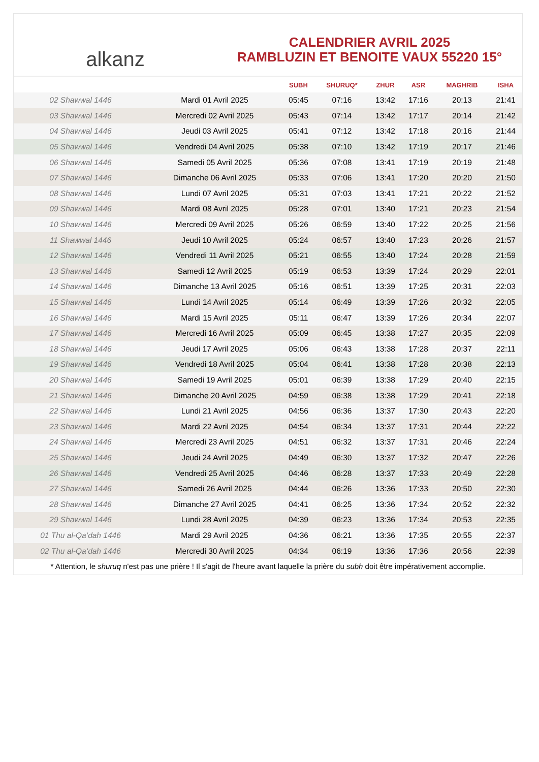alkanz
CALENDRIER AVRIL 2025
RAMBLUZIN ET BENOITE VAUX 55220 15°
| | | SUBH | SHURUQ* | ZHUR | ASR | MAGHRIB | ISHA |
| --- | --- | --- | --- | --- | --- | --- | --- |
| 02 Shawwal 1446 | Mardi 01 Avril 2025 | 05:45 | 07:16 | 13:42 | 17:16 | 20:13 | 21:41 |
| 03 Shawwal 1446 | Mercredi 02 Avril 2025 | 05:43 | 07:14 | 13:42 | 17:17 | 20:14 | 21:42 |
| 04 Shawwal 1446 | Jeudi 03 Avril 2025 | 05:41 | 07:12 | 13:42 | 17:18 | 20:16 | 21:44 |
| 05 Shawwal 1446 | Vendredi 04 Avril 2025 | 05:38 | 07:10 | 13:42 | 17:19 | 20:17 | 21:46 |
| 06 Shawwal 1446 | Samedi 05 Avril 2025 | 05:36 | 07:08 | 13:41 | 17:19 | 20:19 | 21:48 |
| 07 Shawwal 1446 | Dimanche 06 Avril 2025 | 05:33 | 07:06 | 13:41 | 17:20 | 20:20 | 21:50 |
| 08 Shawwal 1446 | Lundi 07 Avril 2025 | 05:31 | 07:03 | 13:41 | 17:21 | 20:22 | 21:52 |
| 09 Shawwal 1446 | Mardi 08 Avril 2025 | 05:28 | 07:01 | 13:40 | 17:21 | 20:23 | 21:54 |
| 10 Shawwal 1446 | Mercredi 09 Avril 2025 | 05:26 | 06:59 | 13:40 | 17:22 | 20:25 | 21:56 |
| 11 Shawwal 1446 | Jeudi 10 Avril 2025 | 05:24 | 06:57 | 13:40 | 17:23 | 20:26 | 21:57 |
| 12 Shawwal 1446 | Vendredi 11 Avril 2025 | 05:21 | 06:55 | 13:40 | 17:24 | 20:28 | 21:59 |
| 13 Shawwal 1446 | Samedi 12 Avril 2025 | 05:19 | 06:53 | 13:39 | 17:24 | 20:29 | 22:01 |
| 14 Shawwal 1446 | Dimanche 13 Avril 2025 | 05:16 | 06:51 | 13:39 | 17:25 | 20:31 | 22:03 |
| 15 Shawwal 1446 | Lundi 14 Avril 2025 | 05:14 | 06:49 | 13:39 | 17:26 | 20:32 | 22:05 |
| 16 Shawwal 1446 | Mardi 15 Avril 2025 | 05:11 | 06:47 | 13:39 | 17:26 | 20:34 | 22:07 |
| 17 Shawwal 1446 | Mercredi 16 Avril 2025 | 05:09 | 06:45 | 13:38 | 17:27 | 20:35 | 22:09 |
| 18 Shawwal 1446 | Jeudi 17 Avril 2025 | 05:06 | 06:43 | 13:38 | 17:28 | 20:37 | 22:11 |
| 19 Shawwal 1446 | Vendredi 18 Avril 2025 | 05:04 | 06:41 | 13:38 | 17:28 | 20:38 | 22:13 |
| 20 Shawwal 1446 | Samedi 19 Avril 2025 | 05:01 | 06:39 | 13:38 | 17:29 | 20:40 | 22:15 |
| 21 Shawwal 1446 | Dimanche 20 Avril 2025 | 04:59 | 06:38 | 13:38 | 17:29 | 20:41 | 22:18 |
| 22 Shawwal 1446 | Lundi 21 Avril 2025 | 04:56 | 06:36 | 13:37 | 17:30 | 20:43 | 22:20 |
| 23 Shawwal 1446 | Mardi 22 Avril 2025 | 04:54 | 06:34 | 13:37 | 17:31 | 20:44 | 22:22 |
| 24 Shawwal 1446 | Mercredi 23 Avril 2025 | 04:51 | 06:32 | 13:37 | 17:31 | 20:46 | 22:24 |
| 25 Shawwal 1446 | Jeudi 24 Avril 2025 | 04:49 | 06:30 | 13:37 | 17:32 | 20:47 | 22:26 |
| 26 Shawwal 1446 | Vendredi 25 Avril 2025 | 04:46 | 06:28 | 13:37 | 17:33 | 20:49 | 22:28 |
| 27 Shawwal 1446 | Samedi 26 Avril 2025 | 04:44 | 06:26 | 13:36 | 17:33 | 20:50 | 22:30 |
| 28 Shawwal 1446 | Dimanche 27 Avril 2025 | 04:41 | 06:25 | 13:36 | 17:34 | 20:52 | 22:32 |
| 29 Shawwal 1446 | Lundi 28 Avril 2025 | 04:39 | 06:23 | 13:36 | 17:34 | 20:53 | 22:35 |
| 01 Thu al-Qa‘dah 1446 | Mardi 29 Avril 2025 | 04:36 | 06:21 | 13:36 | 17:35 | 20:55 | 22:37 |
| 02 Thu al-Qa‘dah 1446 | Mercredi 30 Avril 2025 | 04:34 | 06:19 | 13:36 | 17:36 | 20:56 | 22:39 |
* Attention, le shuruq n'est pas une prière ! Il s'agit de l'heure avant laquelle la prière du subh doit être impérativement accomplie.